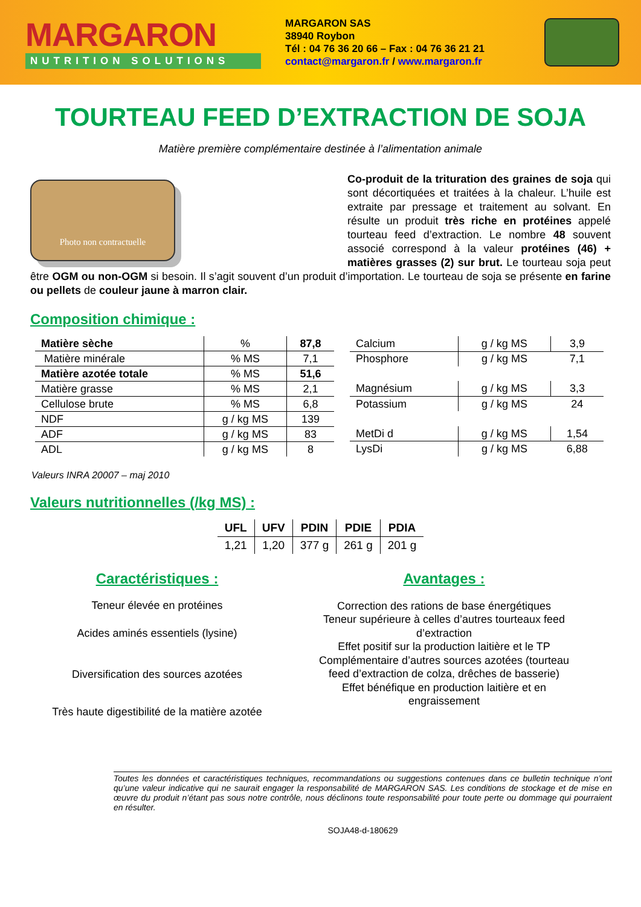MARGARON
NUTRITION SOLUTIONS
MARGARON SAS
38940 Roybon
Tél : 04 76 36 20 66 – Fax : 04 76 36 21 21
contact@margaron.fr / www.margaron.fr
TOURTEAU FEED D’EXTRACTION DE SOJA
Matière première complémentaire destinée à l’alimentation animale
Photo non contractuelle
Co-produit de la trituration des graines de soja qui sont décortiquées et traitées à la chaleur. L’huile est extraite par pressage et traitement au solvant. En résulte un produit très riche en protéines appelé tourteau feed d’extraction. Le nombre 48 souvent associé correspond à la valeur protéines (46) + matières grasses (2) sur brut. Le tourteau soja peut être OGM ou non-OGM si besoin. Il s’agit souvent d’un produit d’importation. Le tourteau de soja se présente en farine ou pellets de couleur jaune à marron clair.
Composition chimique :
| Matière sèche | % | 87,8 |
| Matière minérale | % MS | 7,1 |
| Matière azotée totale | % MS | 51,6 |
| Matière grasse | % MS | 2,1 |
| Cellulose brute | % MS | 6,8 |
| NDF | g / kg MS | 139 |
| ADF | g / kg MS | 83 |
| ADL | g / kg MS | 8 |
| Calcium | g / kg MS | 3,9 |
| Phosphore | g / kg MS | 7,1 |
| Magnésium | g / kg MS | 3,3 |
| Potassium | g / kg MS | 24 |
| MetDi d | g / kg MS | 1,54 |
| LysDi | g / kg MS | 6,88 |
Valeurs INRA 20007 – maj 2010
Valeurs nutritionnelles (/kg MS) :
| UFL | UFV | PDIN | PDIE | PDIA |
| --- | --- | --- | --- | --- |
| 1,21 | 1,20 | 377 g | 261 g | 201 g |
Caractéristiques :
Teneur élevée en protéines
Acides aminés essentiels (lysine)
Diversification des sources azotées
Très haute digestibilité de la matière azotée
Avantages :
Correction des rations de base énergétiques
Teneur supérieure à celles d’autres tourteaux feed d’extraction
Effet positif sur la production laitière et le TP
Complémentaire d’autres sources azotées (tourteau feed d’extraction de colza, drêches de basserie)
Effet bénéfique en production laitière et en engraissement
Toutes les données et caractéristiques techniques, recommandations ou suggestions contenues dans ce bulletin technique n’ont qu’une valeur indicative qui ne saurait engager la responsabilité de MARGARON SAS. Les conditions de stockage et de mise en œuvre du produit n’étant pas sous notre contrôle, nous déclinons toute responsabilité pour toute perte ou dommage qui pourraient en résulter.
SOJA48-d-180629